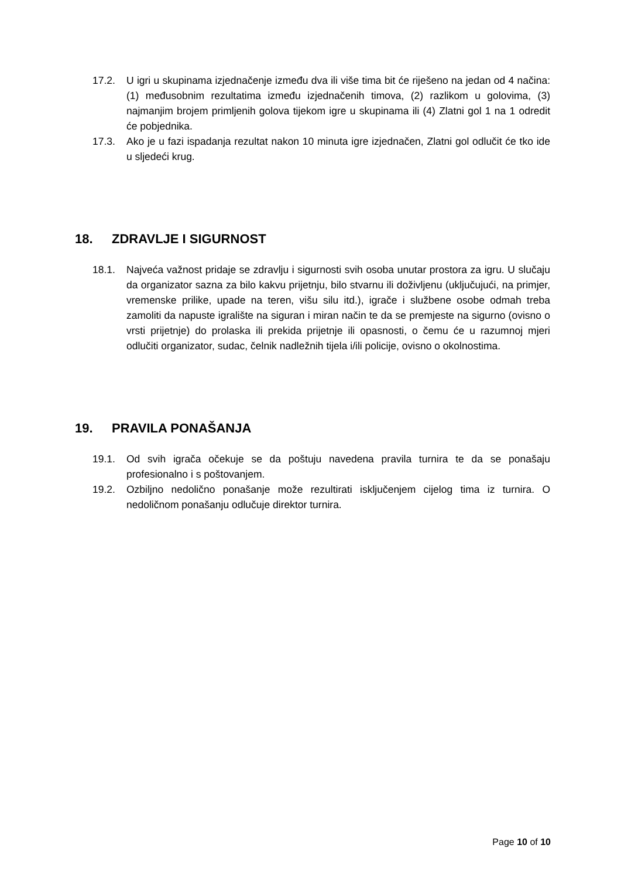17.2. U igri u skupinama izjednačenje između dva ili više tima bit će riješeno na jedan od 4 načina: (1) međusobnim rezultatima između izjednačenih timova, (2) razlikom u golovima, (3) najmanjim brojem primljenih golova tijekom igre u skupinama ili (4) Zlatni gol 1 na 1 odredit će pobjednika.
17.3. Ako je u fazi ispadanja rezultat nakon 10 minuta igre izjednačen, Zlatni gol odlučit će tko ide u sljedeći krug.
18. ZDRAVLJE I SIGURNOST
18.1. Najveća važnost pridaje se zdravlju i sigurnosti svih osoba unutar prostora za igru. U slučaju da organizator sazna za bilo kakvu prijetnju, bilo stvarnu ili doživljenu (uključujući, na primjer, vremenske prilike, upade na teren, višu silu itd.), igrače i službene osobe odmah treba zamoliti da napuste igralište na siguran i miran način te da se premjeste na sigurno (ovisno o vrsti prijetnje) do prolaska ili prekida prijetnje ili opasnosti, o čemu će u razumnoj mjeri odlučiti organizator, sudac, čelnik nadležnih tijela i/ili policije, ovisno o okolnostima.
19. PRAVILA PONAŠANJA
19.1. Od svih igrača očekuje se da poštuju navedena pravila turnira te da se ponašaju profesionalno i s poštovanjem.
19.2. Ozbiljno nedolično ponašanje može rezultirati isključenjem cijelog tima iz turnira. O nedoličnom ponašanju odlučuje direktor turnira.
Page 10 of 10